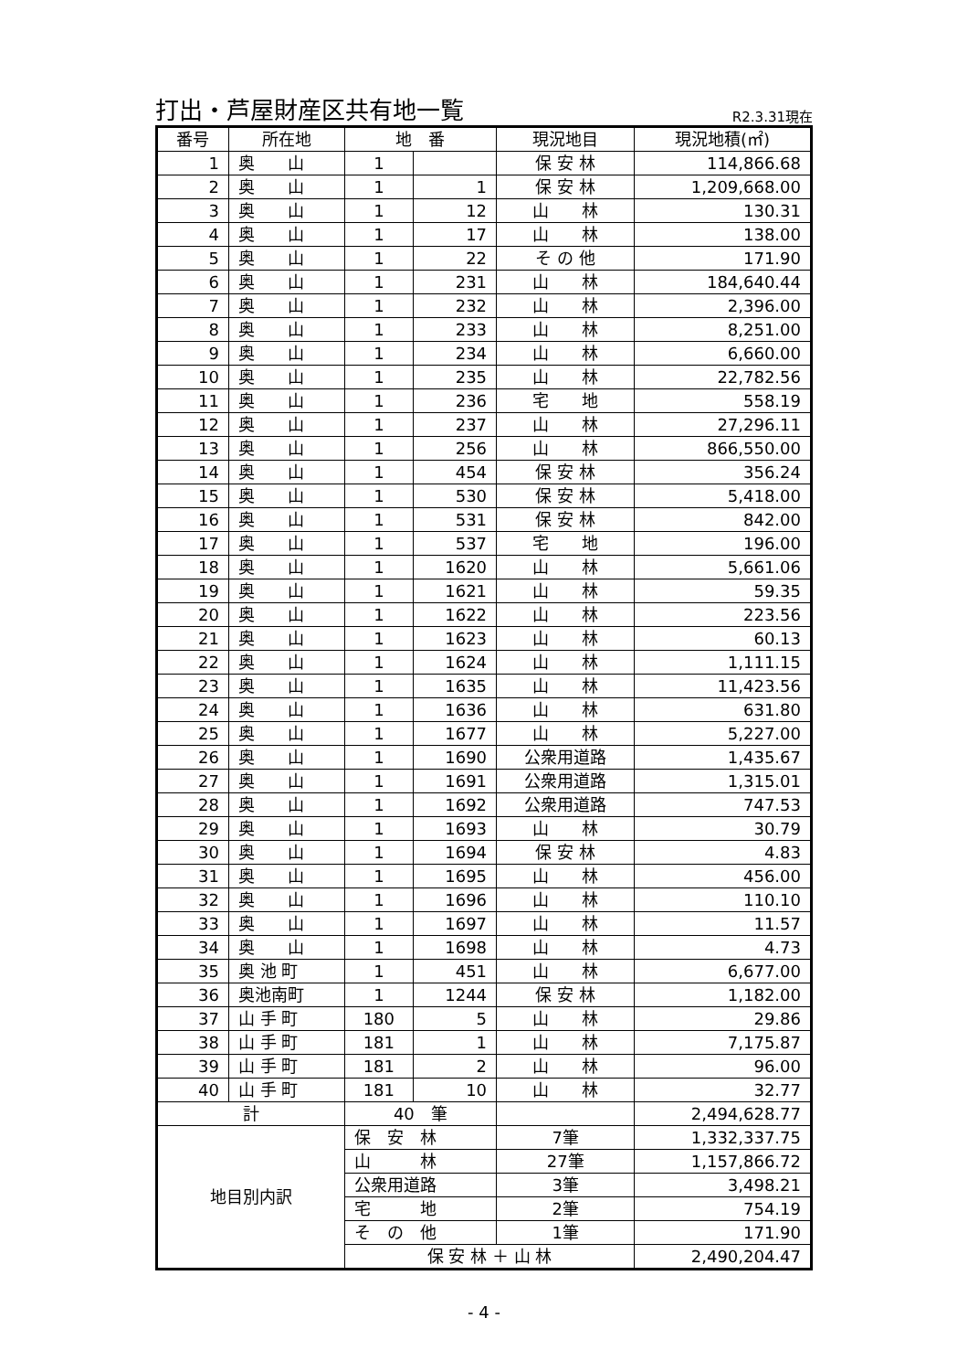打出・芦屋財産区共有地一覧
R2.3.31現在
| 番号 | 所在地 | 地 番 | | 現況地目 | 現況地積(㎡) |
| --- | --- | --- | --- | --- | --- |
| 1 | 奥 山 | 1 | | 保 安 林 | 114,866.68 |
| 2 | 奥 山 | 1 | 1 | 保 安 林 | 1,209,668.00 |
| 3 | 奥 山 | 1 | 12 | 山 林 | 130.31 |
| 4 | 奥 山 | 1 | 17 | 山 林 | 138.00 |
| 5 | 奥 山 | 1 | 22 | そ の 他 | 171.90 |
| 6 | 奥 山 | 1 | 231 | 山 林 | 184,640.44 |
| 7 | 奥 山 | 1 | 232 | 山 林 | 2,396.00 |
| 8 | 奥 山 | 1 | 233 | 山 林 | 8,251.00 |
| 9 | 奥 山 | 1 | 234 | 山 林 | 6,660.00 |
| 10 | 奥 山 | 1 | 235 | 山 林 | 22,782.56 |
| 11 | 奥 山 | 1 | 236 | 宅 地 | 558.19 |
| 12 | 奥 山 | 1 | 237 | 山 林 | 27,296.11 |
| 13 | 奥 山 | 1 | 256 | 山 林 | 866,550.00 |
| 14 | 奥 山 | 1 | 454 | 保 安 林 | 356.24 |
| 15 | 奥 山 | 1 | 530 | 保 安 林 | 5,418.00 |
| 16 | 奥 山 | 1 | 531 | 保 安 林 | 842.00 |
| 17 | 奥 山 | 1 | 537 | 宅 地 | 196.00 |
| 18 | 奥 山 | 1 | 1620 | 山 林 | 5,661.06 |
| 19 | 奥 山 | 1 | 1621 | 山 林 | 59.35 |
| 20 | 奥 山 | 1 | 1622 | 山 林 | 223.56 |
| 21 | 奥 山 | 1 | 1623 | 山 林 | 60.13 |
| 22 | 奥 山 | 1 | 1624 | 山 林 | 1,111.15 |
| 23 | 奥 山 | 1 | 1635 | 山 林 | 11,423.56 |
| 24 | 奥 山 | 1 | 1636 | 山 林 | 631.80 |
| 25 | 奥 山 | 1 | 1677 | 山 林 | 5,227.00 |
| 26 | 奥 山 | 1 | 1690 | 公衆用道路 | 1,435.67 |
| 27 | 奥 山 | 1 | 1691 | 公衆用道路 | 1,315.01 |
| 28 | 奥 山 | 1 | 1692 | 公衆用道路 | 747.53 |
| 29 | 奥 山 | 1 | 1693 | 山 林 | 30.79 |
| 30 | 奥 山 | 1 | 1694 | 保 安 林 | 4.83 |
| 31 | 奥 山 | 1 | 1695 | 山 林 | 456.00 |
| 32 | 奥 山 | 1 | 1696 | 山 林 | 110.10 |
| 33 | 奥 山 | 1 | 1697 | 山 林 | 11.57 |
| 34 | 奥 山 | 1 | 1698 | 山 林 | 4.73 |
| 35 | 奥 池 町 | 1 | 451 | 山 林 | 6,677.00 |
| 36 | 奥池南町 | 1 | 1244 | 保 安 林 | 1,182.00 |
| 37 | 山 手 町 | 180 | 5 | 山 林 | 29.86 |
| 38 | 山 手 町 | 181 | 1 | 山 林 | 7,175.87 |
| 39 | 山 手 町 | 181 | 2 | 山 林 | 96.00 |
| 40 | 山 手 町 | 181 | 10 | 山 林 | 32.77 |
| 計 | | 40 筆 | | | 2,494,628.77 |
| 地目別内訳 | | 保 安 林 | | 7筆 | 1,332,337.75 |
| | | 山 林 | | 27筆 | 1,157,866.72 |
| | | 公衆用道路 | | 3筆 | 3,498.21 |
| | | 宅 地 | | 2筆 | 754.19 |
| | | そ の 他 | | 1筆 | 171.90 |
| | | 保 安 林 ＋ 山 林 | | | 2,490,204.47 |
- 4 -